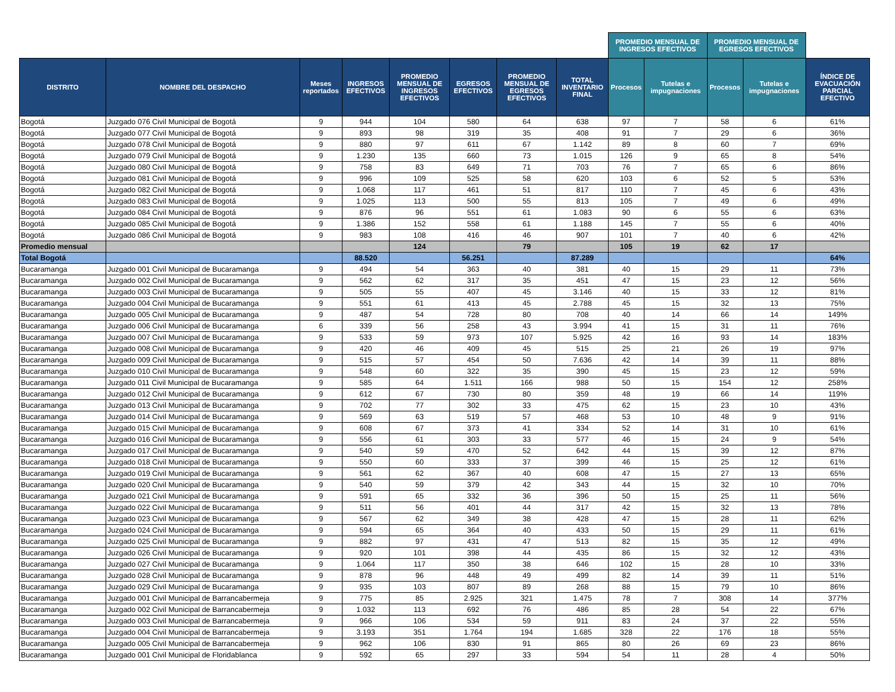| | | | | | | | | PROMEDIO MENSUAL DE INGRESOS EFECTIVOS | | PROMEDIO MENSUAL DE EGRESOS EFECTIVOS | | |
| --- | --- | --- | --- | --- | --- | --- | --- | --- | --- | --- | --- | --- |
| DISTRITO | NOMBRE DEL DESPACHO | Meses reportados | INGRESOS EFECTIVOS | PROMEDIO MENSUAL DE INGRESOS EFECTIVOS | EGRESOS EFECTIVOS | PROMEDIO MENSUAL DE EGRESOS EFECTIVOS | TOTAL INVENTARIO FINAL | Procesos | Tutelas e impugnaciones | Procesos | Tutelas e impugnaciones | ÍNDICE DE EVACUACIÓN PARCIAL EFECTIVO |
| Bogotá | Juzgado 076 Civil Municipal de Bogotá | 9 | 944 | 104 | 580 | 64 | 638 | 97 | 7 | 58 | 6 | 61% |
| Bogotá | Juzgado 077 Civil Municipal de Bogotá | 9 | 893 | 98 | 319 | 35 | 408 | 91 | 7 | 29 | 6 | 36% |
| Bogotá | Juzgado 078 Civil Municipal de Bogotá | 9 | 880 | 97 | 611 | 67 | 1.142 | 89 | 8 | 60 | 7 | 69% |
| Bogotá | Juzgado 079 Civil Municipal de Bogotá | 9 | 1.230 | 135 | 660 | 73 | 1.015 | 126 | 9 | 65 | 8 | 54% |
| Bogotá | Juzgado 080 Civil Municipal de Bogotá | 9 | 758 | 83 | 649 | 71 | 703 | 76 | 7 | 65 | 6 | 86% |
| Bogotá | Juzgado 081 Civil Municipal de Bogotá | 9 | 996 | 109 | 525 | 58 | 620 | 103 | 6 | 52 | 5 | 53% |
| Bogotá | Juzgado 082 Civil Municipal de Bogotá | 9 | 1.068 | 117 | 461 | 51 | 817 | 110 | 7 | 45 | 6 | 43% |
| Bogotá | Juzgado 083 Civil Municipal de Bogotá | 9 | 1.025 | 113 | 500 | 55 | 813 | 105 | 7 | 49 | 6 | 49% |
| Bogotá | Juzgado 084 Civil Municipal de Bogotá | 9 | 876 | 96 | 551 | 61 | 1.083 | 90 | 6 | 55 | 6 | 63% |
| Bogotá | Juzgado 085 Civil Municipal de Bogotá | 9 | 1.386 | 152 | 558 | 61 | 1.188 | 145 | 7 | 55 | 6 | 40% |
| Bogotá | Juzgado 086 Civil Municipal de Bogotá | 9 | 983 | 108 | 416 | 46 | 907 | 101 | 7 | 40 | 6 | 42% |
| Promedio mensual | | | | 124 | | 79 | | 105 | 19 | 62 | 17 | |
| Total Bogotá | | | 88.520 | | 56.251 | | 87.289 | | | | | 64% |
| Bucaramanga | Juzgado 001 Civil Municipal de Bucaramanga | 9 | 494 | 54 | 363 | 40 | 381 | 40 | 15 | 29 | 11 | 73% |
| Bucaramanga | Juzgado 002 Civil Municipal de Bucaramanga | 9 | 562 | 62 | 317 | 35 | 451 | 47 | 15 | 23 | 12 | 56% |
| Bucaramanga | Juzgado 003 Civil Municipal de Bucaramanga | 9 | 505 | 55 | 407 | 45 | 3.146 | 40 | 15 | 33 | 12 | 81% |
| Bucaramanga | Juzgado 004 Civil Municipal de Bucaramanga | 9 | 551 | 61 | 413 | 45 | 2.788 | 45 | 15 | 32 | 13 | 75% |
| Bucaramanga | Juzgado 005 Civil Municipal de Bucaramanga | 9 | 487 | 54 | 728 | 80 | 708 | 40 | 14 | 66 | 14 | 149% |
| Bucaramanga | Juzgado 006 Civil Municipal de Bucaramanga | 6 | 339 | 56 | 258 | 43 | 3.994 | 41 | 15 | 31 | 11 | 76% |
| Bucaramanga | Juzgado 007 Civil Municipal de Bucaramanga | 9 | 533 | 59 | 973 | 107 | 5.925 | 42 | 16 | 93 | 14 | 183% |
| Bucaramanga | Juzgado 008 Civil Municipal de Bucaramanga | 9 | 420 | 46 | 409 | 45 | 515 | 25 | 21 | 26 | 19 | 97% |
| Bucaramanga | Juzgado 009 Civil Municipal de Bucaramanga | 9 | 515 | 57 | 454 | 50 | 7.636 | 42 | 14 | 39 | 11 | 88% |
| Bucaramanga | Juzgado 010 Civil Municipal de Bucaramanga | 9 | 548 | 60 | 322 | 35 | 390 | 45 | 15 | 23 | 12 | 59% |
| Bucaramanga | Juzgado 011 Civil Municipal de Bucaramanga | 9 | 585 | 64 | 1.511 | 166 | 988 | 50 | 15 | 154 | 12 | 258% |
| Bucaramanga | Juzgado 012 Civil Municipal de Bucaramanga | 9 | 612 | 67 | 730 | 80 | 359 | 48 | 19 | 66 | 14 | 119% |
| Bucaramanga | Juzgado 013 Civil Municipal de Bucaramanga | 9 | 702 | 77 | 302 | 33 | 475 | 62 | 15 | 23 | 10 | 43% |
| Bucaramanga | Juzgado 014 Civil Municipal de Bucaramanga | 9 | 569 | 63 | 519 | 57 | 468 | 53 | 10 | 48 | 9 | 91% |
| Bucaramanga | Juzgado 015 Civil Municipal de Bucaramanga | 9 | 608 | 67 | 373 | 41 | 334 | 52 | 14 | 31 | 10 | 61% |
| Bucaramanga | Juzgado 016 Civil Municipal de Bucaramanga | 9 | 556 | 61 | 303 | 33 | 577 | 46 | 15 | 24 | 9 | 54% |
| Bucaramanga | Juzgado 017 Civil Municipal de Bucaramanga | 9 | 540 | 59 | 470 | 52 | 642 | 44 | 15 | 39 | 12 | 87% |
| Bucaramanga | Juzgado 018 Civil Municipal de Bucaramanga | 9 | 550 | 60 | 333 | 37 | 399 | 46 | 15 | 25 | 12 | 61% |
| Bucaramanga | Juzgado 019 Civil Municipal de Bucaramanga | 9 | 561 | 62 | 367 | 40 | 608 | 47 | 15 | 27 | 13 | 65% |
| Bucaramanga | Juzgado 020 Civil Municipal de Bucaramanga | 9 | 540 | 59 | 379 | 42 | 343 | 44 | 15 | 32 | 10 | 70% |
| Bucaramanga | Juzgado 021 Civil Municipal de Bucaramanga | 9 | 591 | 65 | 332 | 36 | 396 | 50 | 15 | 25 | 11 | 56% |
| Bucaramanga | Juzgado 022 Civil Municipal de Bucaramanga | 9 | 511 | 56 | 401 | 44 | 317 | 42 | 15 | 32 | 13 | 78% |
| Bucaramanga | Juzgado 023 Civil Municipal de Bucaramanga | 9 | 567 | 62 | 349 | 38 | 428 | 47 | 15 | 28 | 11 | 62% |
| Bucaramanga | Juzgado 024 Civil Municipal de Bucaramanga | 9 | 594 | 65 | 364 | 40 | 433 | 50 | 15 | 29 | 11 | 61% |
| Bucaramanga | Juzgado 025 Civil Municipal de Bucaramanga | 9 | 882 | 97 | 431 | 47 | 513 | 82 | 15 | 35 | 12 | 49% |
| Bucaramanga | Juzgado 026 Civil Municipal de Bucaramanga | 9 | 920 | 101 | 398 | 44 | 435 | 86 | 15 | 32 | 12 | 43% |
| Bucaramanga | Juzgado 027 Civil Municipal de Bucaramanga | 9 | 1.064 | 117 | 350 | 38 | 646 | 102 | 15 | 28 | 10 | 33% |
| Bucaramanga | Juzgado 028 Civil Municipal de Bucaramanga | 9 | 878 | 96 | 448 | 49 | 499 | 82 | 14 | 39 | 11 | 51% |
| Bucaramanga | Juzgado 029 Civil Municipal de Bucaramanga | 9 | 935 | 103 | 807 | 89 | 268 | 88 | 15 | 79 | 10 | 86% |
| Bucaramanga | Juzgado 001 Civil Municipal de Barrancabermeja | 9 | 775 | 85 | 2.925 | 321 | 1.475 | 78 | 7 | 308 | 14 | 377% |
| Bucaramanga | Juzgado 002 Civil Municipal de Barrancabermeja | 9 | 1.032 | 113 | 692 | 76 | 486 | 85 | 28 | 54 | 22 | 67% |
| Bucaramanga | Juzgado 003 Civil Municipal de Barrancabermeja | 9 | 966 | 106 | 534 | 59 | 911 | 83 | 24 | 37 | 22 | 55% |
| Bucaramanga | Juzgado 004 Civil Municipal de Barrancabermeja | 9 | 3.193 | 351 | 1.764 | 194 | 1.685 | 328 | 22 | 176 | 18 | 55% |
| Bucaramanga | Juzgado 005 Civil Municipal de Barrancabermeja | 9 | 962 | 106 | 830 | 91 | 865 | 80 | 26 | 69 | 23 | 86% |
| Bucaramanga | Juzgado 001 Civil Municipal de Floridablanca | 9 | 592 | 65 | 297 | 33 | 594 | 54 | 11 | 28 | 4 | 50% |